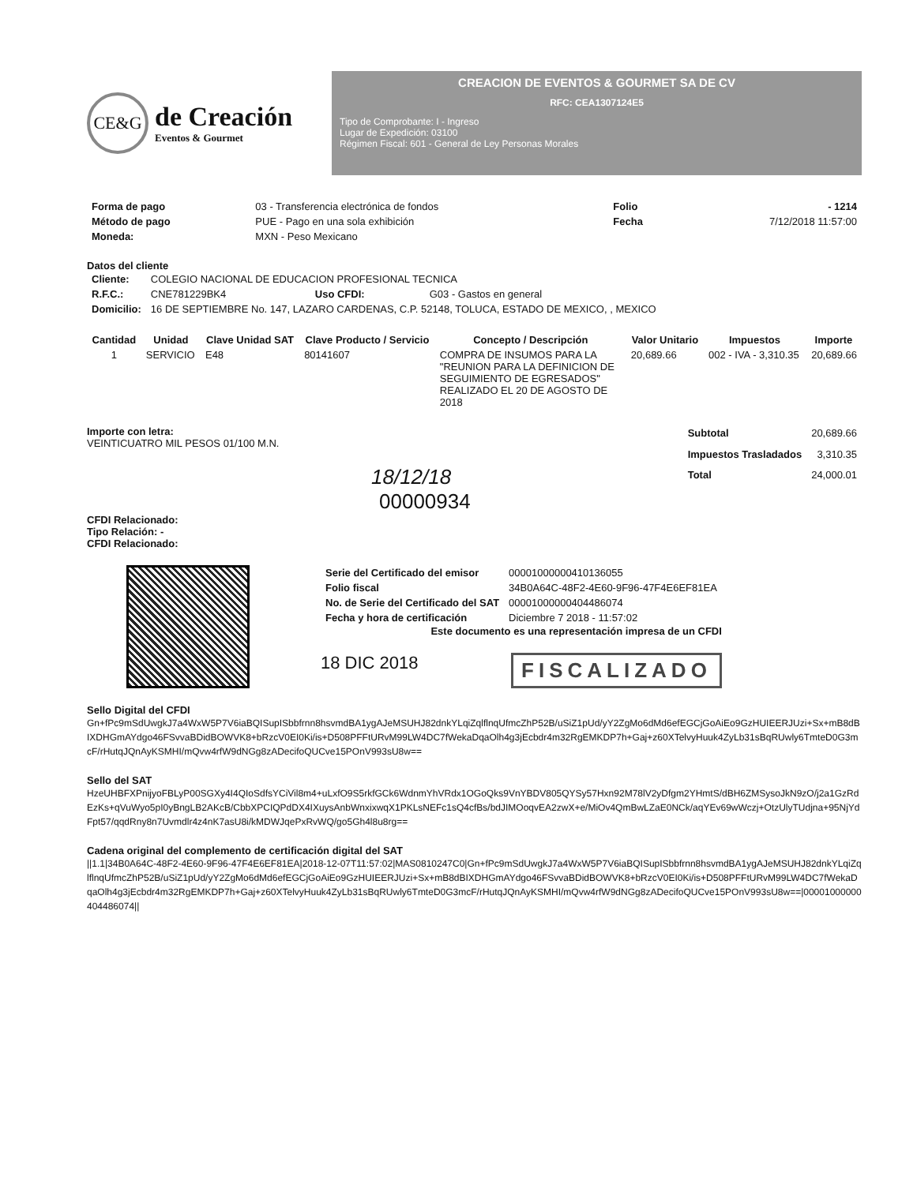CE&G
de Creación
Eventos & Gourmet
CREACION DE EVENTOS & GOURMET SA DE CV
RFC: CEA1307124E5
Tipo de Comprobante: I - Ingreso
Lugar de Expedición: 03100
Régimen Fiscal: 601 - General de Ley Personas Morales
| Forma de pago | 03 - Transferencia electrónica de fondos | Folio | - 1214 |
| Método de pago | PUE - Pago en una sola exhibición | Fecha | 7/12/2018 11:57:00 |
| Moneda: | MXN - Peso Mexicano | | |
Datos del cliente
| Cliente: | COLEGIO NACIONAL DE EDUCACION PROFESIONAL TECNICA | | |
| R.F.C.: | CNE781229BK4 | Uso CFDI: | G03 - Gastos en general |
| Domicilio: | 16 DE SEPTIEMBRE No. 147, LAZARO CARDENAS, C.P. 52148, TOLUCA, ESTADO DE MEXICO, , MEXICO | | |
| Cantidad | Unidad | Clave Unidad SAT | Clave Producto / Servicio | Concepto / Descripción | Valor Unitario | Impuestos | Importe |
| --- | --- | --- | --- | --- | --- | --- | --- |
| 1 | SERVICIO | E48 | 80141607 | COMPRA DE INSUMOS PARA LA "REUNION PARA LA DEFINICION DE SEGUIMIENTO DE EGRESADOS" REALIZADO EL 20 DE AGOSTO DE 2018 | 20,689.66 | 002 - IVA - 3,310.35 | 20,689.66 |
Importe con letra:
VEINTICUATRO MIL PESOS 01/100 M.N.
18/12/18
00000934
CFDI Relacionado:
Tipo Relación: -
CFDI Relacionado:
| Subtotal | 20,689.66 |
| Impuestos Trasladados | 3,310.35 |
| Total | 24,000.01 |
| Serie del Certificado del emisor | 00001000000410136055 |
| Folio fiscal | 34B0A64C-48F2-4E60-9F96-47F4E6EF81EA |
| No. de Serie del Certificado del SAT | 00001000000404486074 |
| Fecha y hora de certificación | Diciembre 7 2018 - 11:57:02 |
Este documento es una representación impresa de un CFDI
18 DIC 2018 FISCALIZADO
Sello Digital del CFDI
Gn+fPc9mSdUwgkJ7a4WxW5P7V6iaBQISupISbbfrnn8hsvmdBA1ygAJeMSUHJ82dnkYLqiZqlflnqUfmcZhP52B/uSiZ1pUd/yY2ZgMo6dMd6efEGCjGoAiEo9GzHUIEERJUzi+Sx+mB8dBIXDHGmAYdgo46FSvvaBDidBOWVK8+bRzcV0EI0Ki/is+D508PFFtURvM99LW4DC7fWekaDqaOlh4g3jEcbdr4m32RgEMKDP7h+Gaj+z60XTelvyHuuk4ZyLb31sBqRUwly6TmteD0G3mcF/rHutqJQnAyKSMHI/mQvw4rfW9dNGg8zADecifoQUCve15POnV993sU8w==
Sello del SAT
HzeUHBFXPnijyoFBLyP00SGXy4I4QIoSdfsYCiVil8m4+uLxfO9S5rkfGCk6WdnmYhVRdx1OGoQks9VnYBDV805QYSy57Hxn92M78lV2yDfgm2YHmtS/dBH6ZMSysoJkN9zO/j2a1GzRdEzKs+qVuWyo5pI0yBngLB2AKcB/CbbXPCIQPdDX4IXuysAnbWnxixwqX1PKLsNEFc1sQ4cfBs/bdJIMOoqvEA2zwX+e/MiOv4QmBwLZaE0NCk/aqYEv69wWczj+OtzUlyTUdjna+95NjYdFpt57/qqdRny8n7Uvmdlr4z4nK7asU8i/kMDWJqePxRvWQ/go5Gh4l8u8rg==
Cadena original del complemento de certificación digital del SAT
||1.1|34B0A64C-48F2-4E60-9F96-47F4E6EF81EA|2018-12-07T11:57:02|MAS0810247C0|Gn+fPc9mSdUwgkJ7a4WxW5P7V6iaBQISupISbbfrnn8hsvmdBA1ygAJeMSUHJ82dnkYLqiZqlflnqUfmcZhP52B/uSiZ1pUd/yY2ZgMo6dMd6efEGCjGoAiEo9GzHUIEERJUzi+Sx+mB8dBIXDHGmAYdgo46FSvvaBDidBOWVK8+bRzcV0EI0Ki/is+D508PFFtURvM99LW4DC7fWekaDqaOlh4g3jEcbdr4m32RgEMKDP7h+Gaj+z60XTelvyHuuk4ZyLb31sBqRUwly6TmteD0G3mcF/rHutqJQnAyKSMHI/mQvw4rfW9dNGg8zADecifoQUCve15POnV993sU8w==|00001000000404486074||